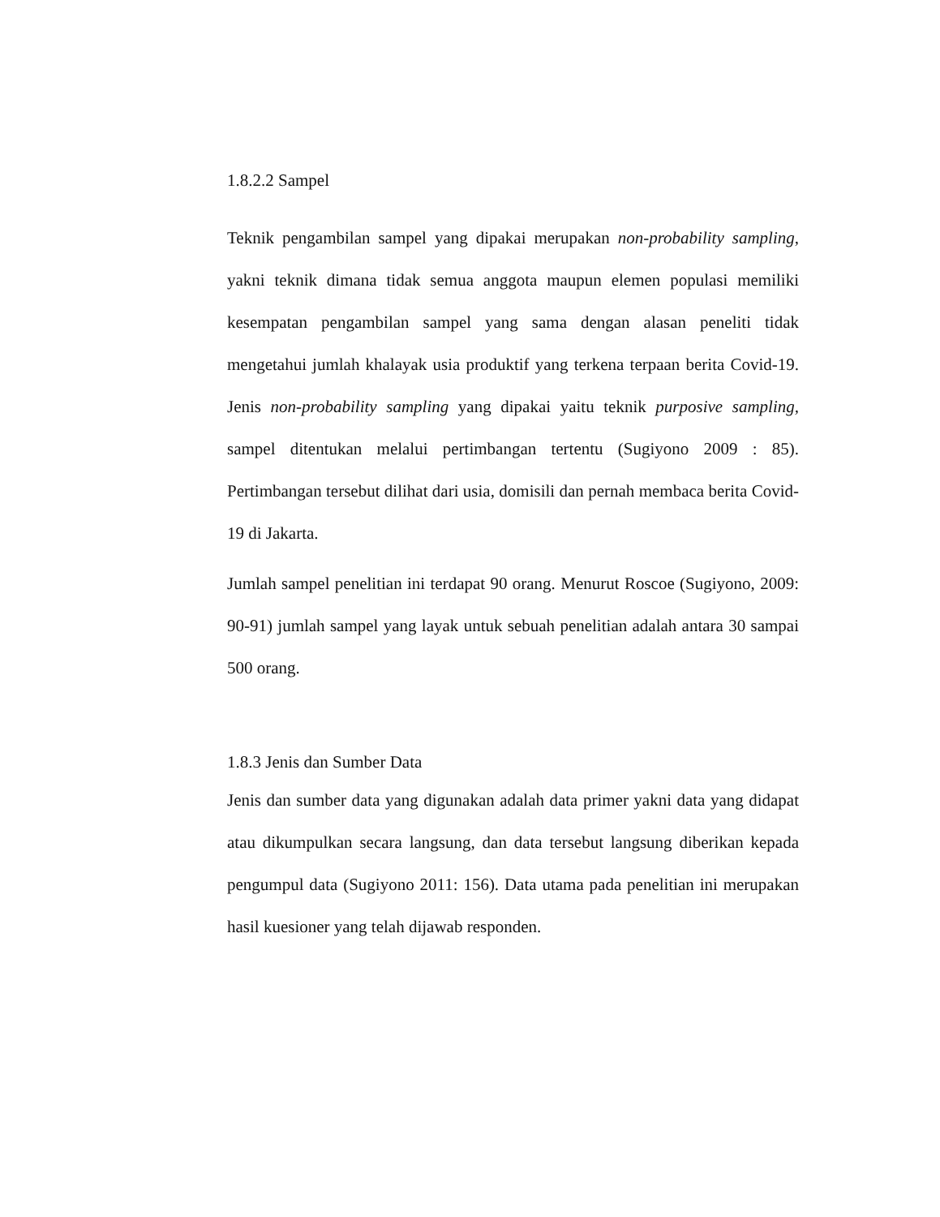1.8.2.2 Sampel
Teknik pengambilan sampel yang dipakai merupakan non-probability sampling, yakni teknik dimana tidak semua anggota maupun elemen populasi memiliki kesempatan pengambilan sampel yang sama dengan alasan peneliti tidak mengetahui jumlah khalayak usia produktif yang terkena terpaan berita Covid-19. Jenis non-probability sampling yang dipakai yaitu teknik purposive sampling, sampel ditentukan melalui pertimbangan tertentu (Sugiyono 2009 : 85). Pertimbangan tersebut dilihat dari usia, domisili dan pernah membaca berita Covid-19 di Jakarta.
Jumlah sampel penelitian ini terdapat 90 orang. Menurut Roscoe (Sugiyono, 2009: 90-91) jumlah sampel yang layak untuk sebuah penelitian adalah antara 30 sampai 500 orang.
1.8.3 Jenis dan Sumber Data
Jenis dan sumber data yang digunakan adalah data primer yakni data yang didapat atau dikumpulkan secara langsung, dan data tersebut langsung diberikan kepada pengumpul data (Sugiyono 2011: 156). Data utama pada penelitian ini merupakan hasil kuesioner yang telah dijawab responden.